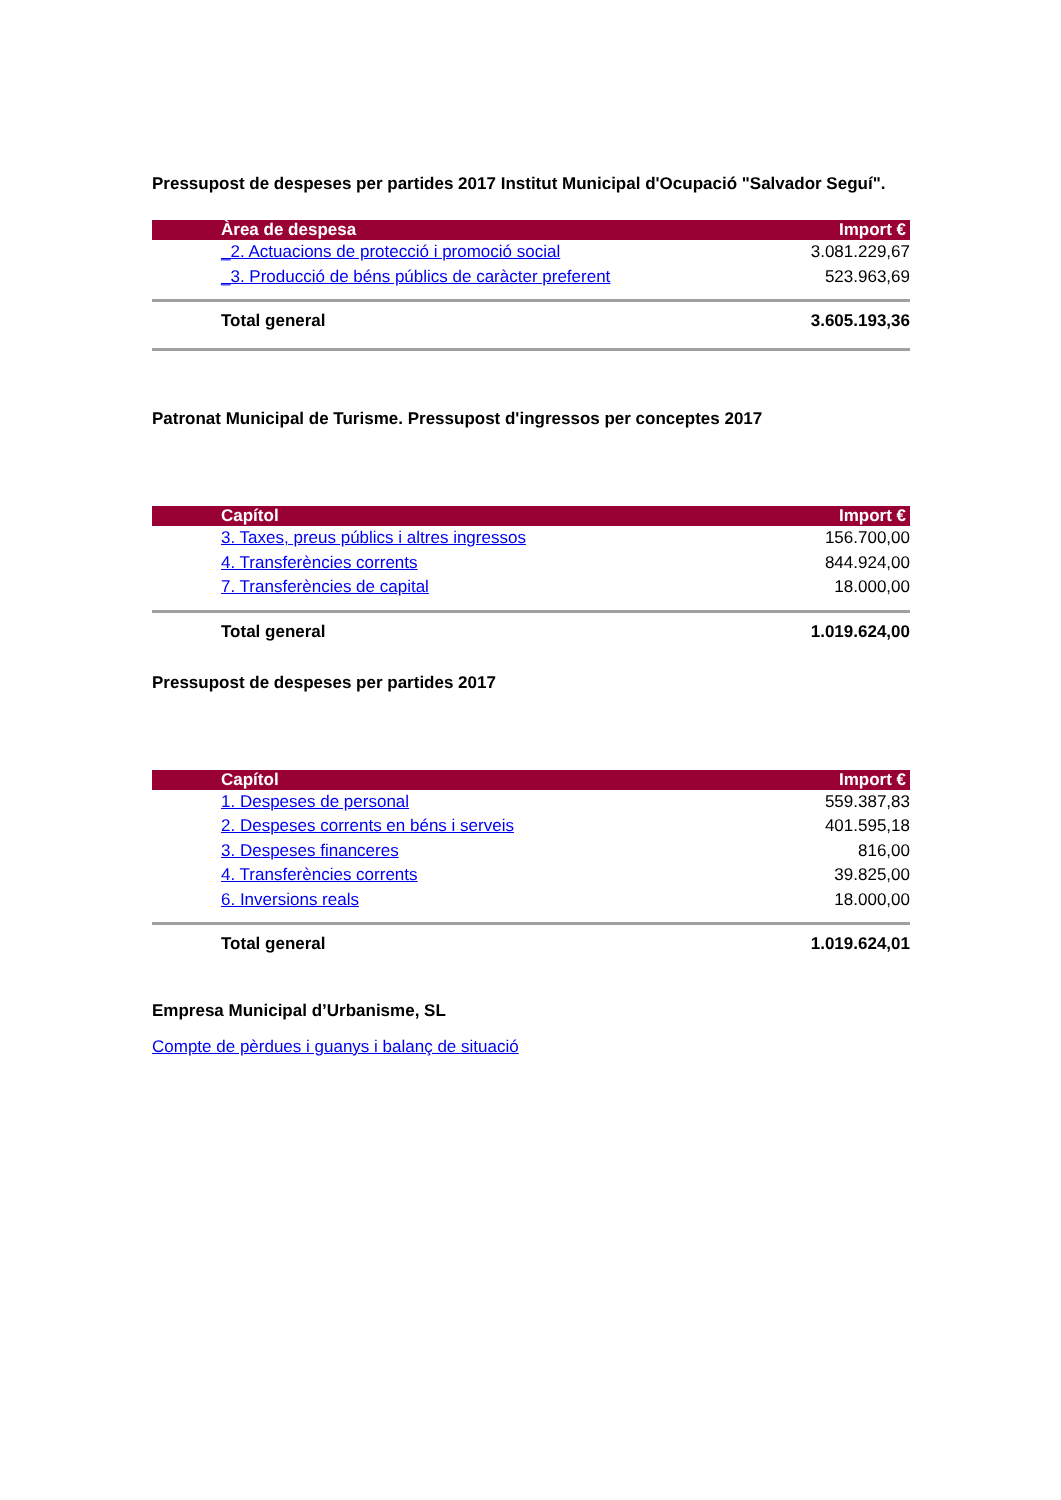Pressupost de despeses per partides 2017 Institut Municipal d'Ocupació "Salvador Seguí".
| Àrea de despesa | Import € |
| --- | --- |
| _2. Actuacions de protecció i promoció social | 3.081.229,67 |
| _3. Producció de béns públics de caràcter preferent | 523.963,69 |
| Total general | 3.605.193,36 |
Patronat Municipal de Turisme. Pressupost d'ingressos per conceptes 2017
| Capítol | Import € |
| --- | --- |
| 3. Taxes, preus públics i altres ingressos | 156.700,00 |
| 4. Transferències corrents | 844.924,00 |
| 7. Transferències de capital | 18.000,00 |
| Total general | 1.019.624,00 |
Pressupost de despeses per partides 2017
| Capítol | Import € |
| --- | --- |
| 1. Despeses de personal | 559.387,83 |
| 2. Despeses corrents en béns i serveis | 401.595,18 |
| 3. Despeses financeres | 816,00 |
| 4. Transferències corrents | 39.825,00 |
| 6. Inversions reals | 18.000,00 |
| Total general | 1.019.624,01 |
Empresa Municipal d’Urbanisme, SL
Compte de pèrdues i guanys i balanç de situació